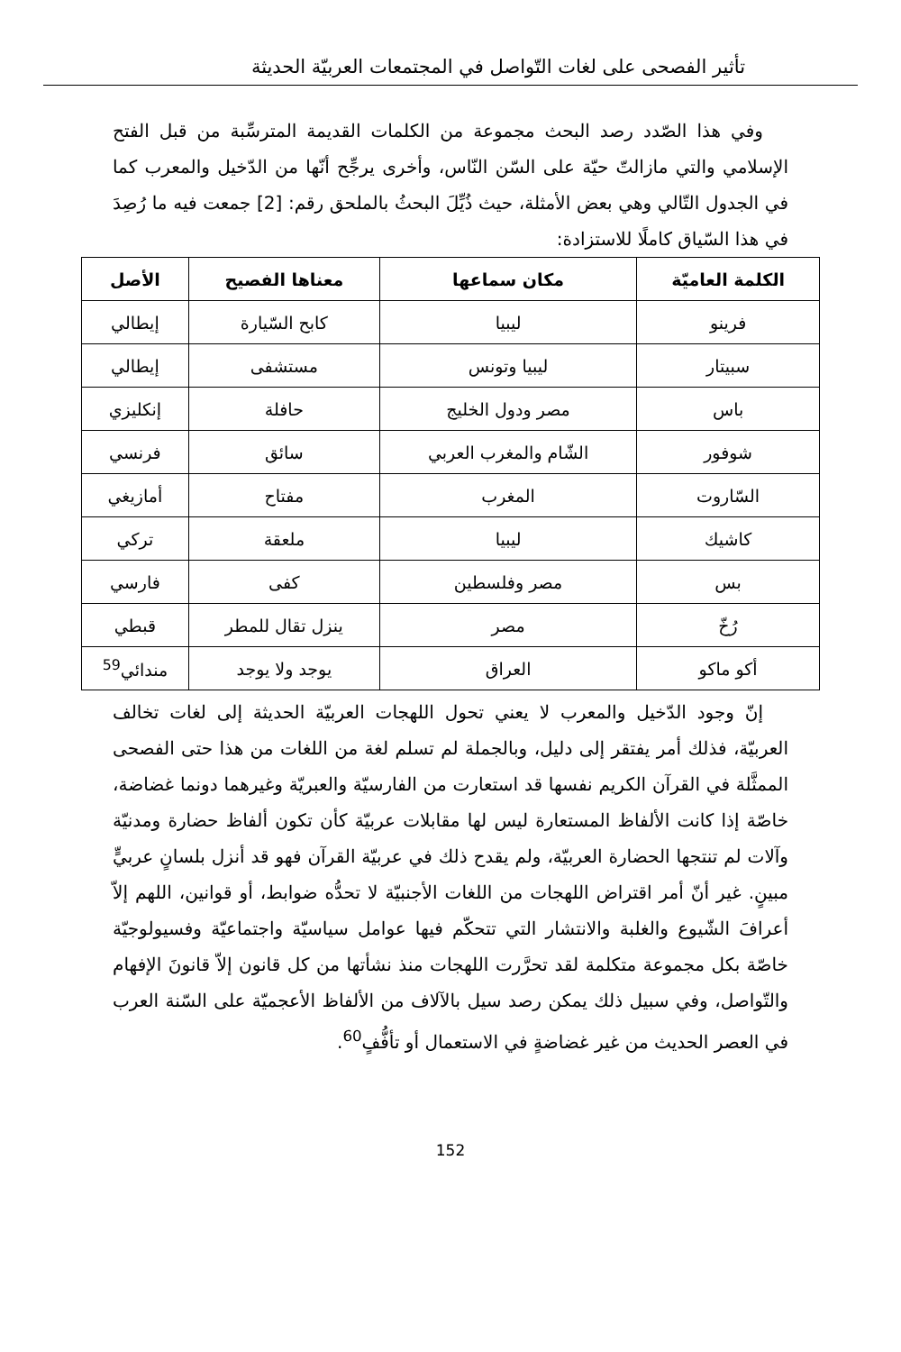تأثير الفصحى على لغات التّواصل في المجتمعات العربيّة الحديثة
وفي هذا الصّدد رصد البحث مجموعة من الكلمات القديمة المترسِّبة من قبل الفتح الإسلامي والتي مازالتّ حيّة على السّن النّاس، وأخرى يرجِّح أنّها من الدّخيل والمعرب كما في الجدول التّالي وهي بعض الأمثلة، حيث ذُيِّلَ البحثُ بالملحق رقم: [2] جمعت فيه ما رُصِدَ في هذا السّياق كاملًا للاستزادة:
| الكلمة العاميّة | مكان سماعها | معناها الفصيح | الأصل |
| --- | --- | --- | --- |
| فرينو | ليبيا | كابح السّيارة | إيطالي |
| سبيتار | ليبيا وتونس | مستشفى | إيطالي |
| باس | مصر ودول الخليج | حافلة | إنكليزي |
| شوفور | الشّام والمغرب العربي | سائق | فرنسي |
| السّاروت | المغرب | مفتاح | أمازيغي |
| كاشيك | ليبيا | ملعقة | تركي |
| بس | مصر وفلسطين | كفى | فارسي |
| رُخّ | مصر | ينزل تقال للمطر | قبطي |
| أكو ماكو | العراق | يوجد ولا يوجد | مندائي<sup>59</sup> |
إنّ وجود الدّخيل والمعرب لا يعني تحول اللهجات العربيّة الحديثة إلى لغات تخالف العربيّة، فذلك أمر يفتقر إلى دليل، وبالجملة لم تسلم لغة من اللغات من هذا حتى الفصحى الممثَّلة في القرآن الكريم نفسها قد استعارت من الفارسيّة والعبريّة وغيرهما دونما غضاضة، خاصّة إذا كانت الألفاظ المستعارة ليس لها مقابلات عربيّة كأن تكون ألفاظ حضارة ومدنيّة وآلات لم تنتجها الحضارة العربيّة، ولم يقدح ذلك في عربيّة القرآن فهو قد أنزل بلسانٍ عربيٍّ مبينٍ. غير أنّ أمر اقتراض اللهجات من اللغات الأجنبيّة لا تحدُّه ضوابط، أو قوانين، اللهم إلاّ أعرافَ الشّيوع والغلبة والانتشار التي تتحكّم فيها عوامل سياسيّة واجتماعيّة وفسيولوجيّة خاصّة بكل مجموعة متكلمة لقد تحرَّرت اللهجات منذ نشأتها من كل قانون إلاّ قانونَ الإفهام والتّواصل، وفي سبيل ذلك يمكن رصد سيل بالآلاف من الألفاظ الأعجميّة على السّنة العرب في العصر الحديث من غير غضاضةٍ في الاستعمال أو تأفُّفٍ<sup>60</sup>.
152